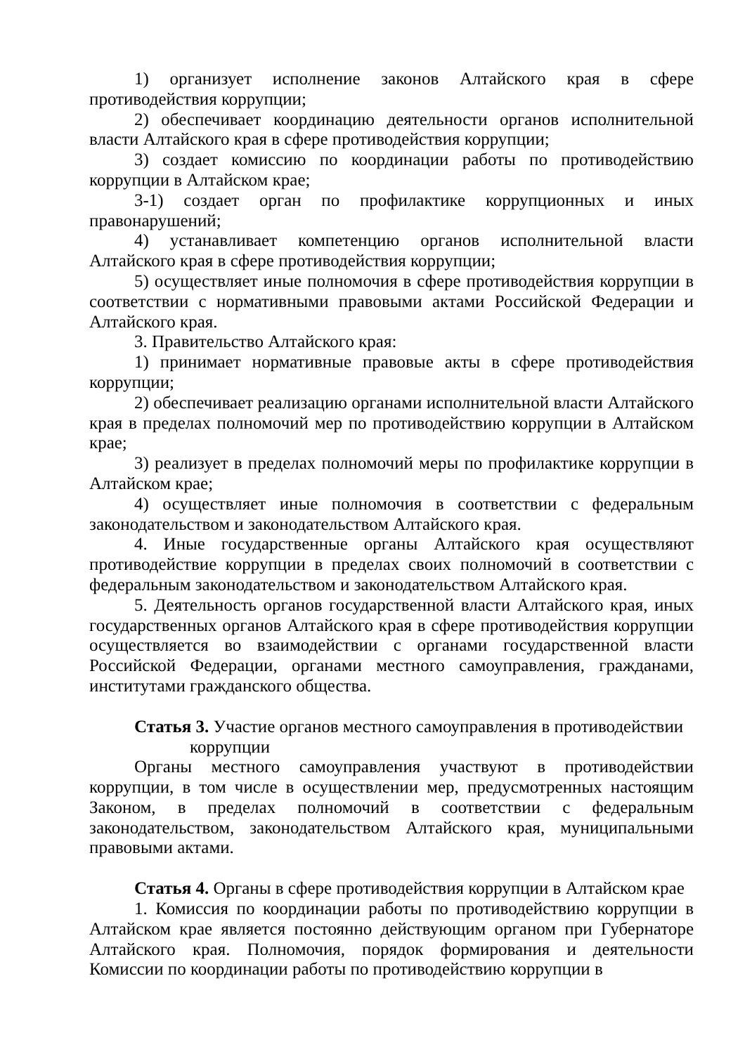1) организует исполнение законов Алтайского края в сфере противодействия коррупции;
2) обеспечивает координацию деятельности органов исполнительной власти Алтайского края в сфере противодействия коррупции;
3) создает комиссию по координации работы по противодействию коррупции в Алтайском крае;
3-1) создает орган по профилактике коррупционных и иных правонарушений;
4) устанавливает компетенцию органов исполнительной власти Алтайского края в сфере противодействия коррупции;
5) осуществляет иные полномочия в сфере противодействия коррупции в соответствии с нормативными правовыми актами Российской Федерации и Алтайского края.
3. Правительство Алтайского края:
1) принимает нормативные правовые акты в сфере противодействия коррупции;
2) обеспечивает реализацию органами исполнительной власти Алтайского края в пределах полномочий мер по противодействию коррупции в Алтайском крае;
3) реализует в пределах полномочий меры по профилактике коррупции в Алтайском крае;
4) осуществляет иные полномочия в соответствии с федеральным законодательством и законодательством Алтайского края.
4. Иные государственные органы Алтайского края осуществляют противодействие коррупции в пределах своих полномочий в соответствии с федеральным законодательством и законодательством Алтайского края.
5. Деятельность органов государственной власти Алтайского края, иных государственных органов Алтайского края в сфере противодействия коррупции осуществляется во взаимодействии с органами государственной власти Российской Федерации, органами местного самоуправления, гражданами, институтами гражданского общества.
Статья 3. Участие органов местного самоуправления в противодействии
коррупции
Органы местного самоуправления участвуют в противодействии коррупции, в том числе в осуществлении мер, предусмотренных настоящим Законом, в пределах полномочий в соответствии с федеральным законодательством, законодательством Алтайского края, муниципальными правовыми актами.
Статья 4. Органы в сфере противодействия коррупции в Алтайском крае
1. Комиссия по координации работы по противодействию коррупции в Алтайском крае является постоянно действующим органом при Губернаторе Алтайского края. Полномочия, порядок формирования и деятельности Комиссии по координации работы по противодействию коррупции в